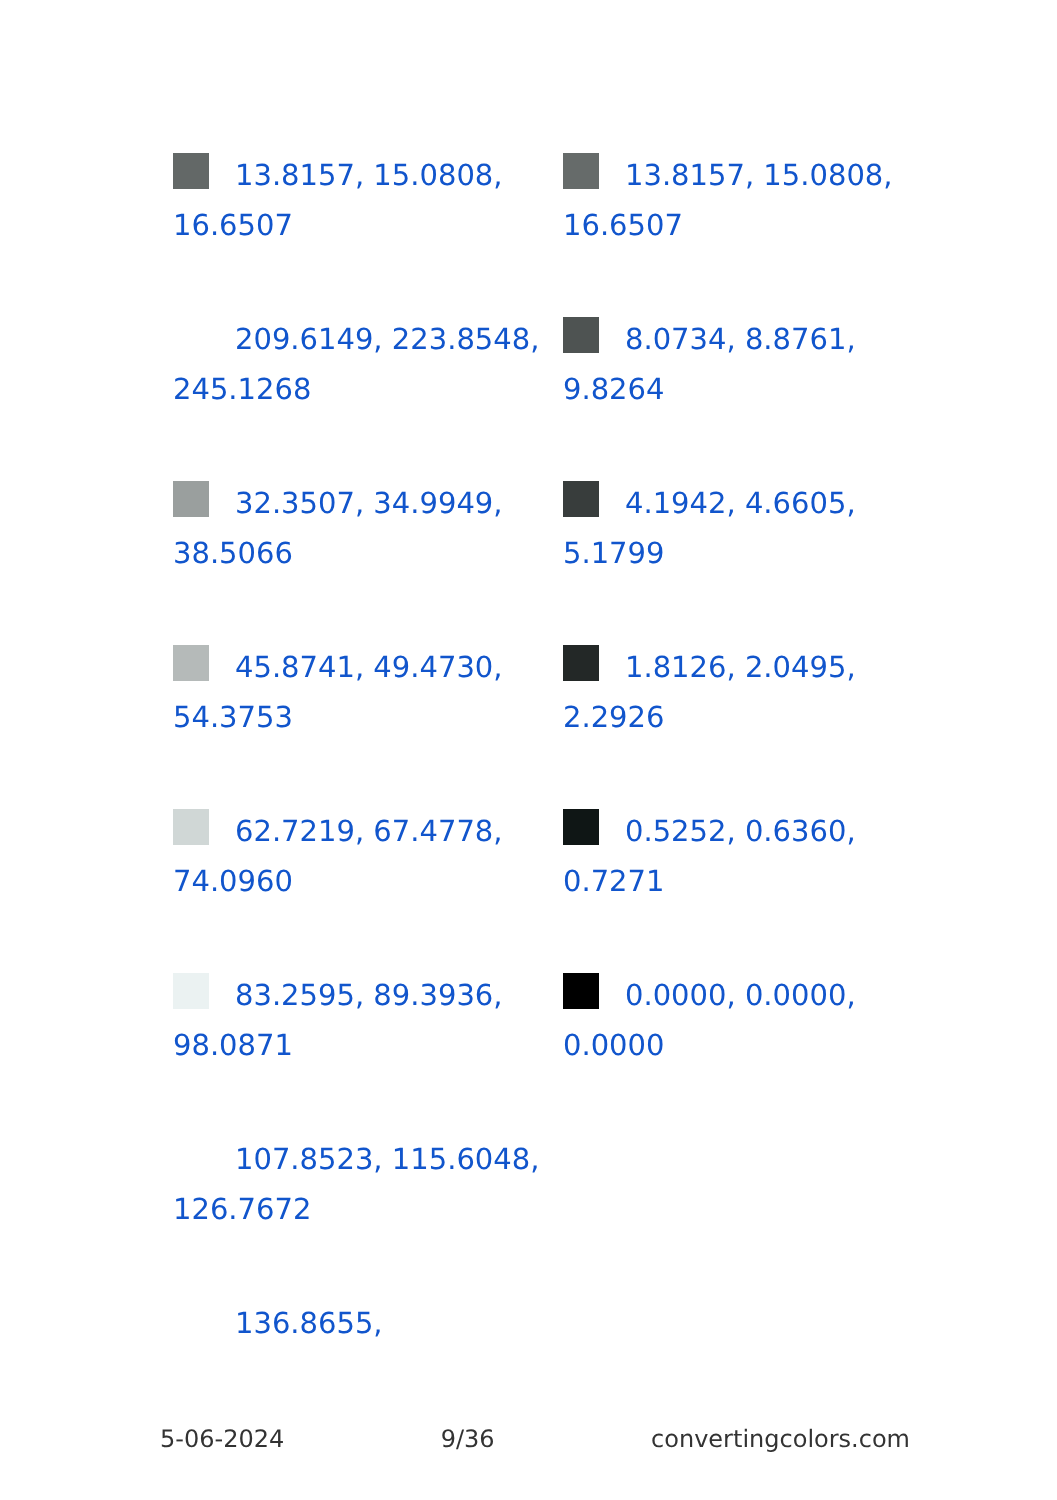13.8157, 15.0808, 16.6507
13.8157, 15.0808, 16.6507
209.6149, 223.8548, 245.1268
8.0734, 8.8761, 9.8264
32.3507, 34.9949, 38.5066
4.1942, 4.6605, 5.1799
45.8741, 49.4730, 54.3753
1.8126, 2.0495, 2.2926
62.7219, 67.4778, 74.0960
0.5252, 0.6360, 0.7271
83.2595, 89.3936, 98.0871
0.0000, 0.0000, 0.0000
107.8523, 115.6048, 126.7672
136.8655,
5-06-2024 9/36 convertingcolors.com